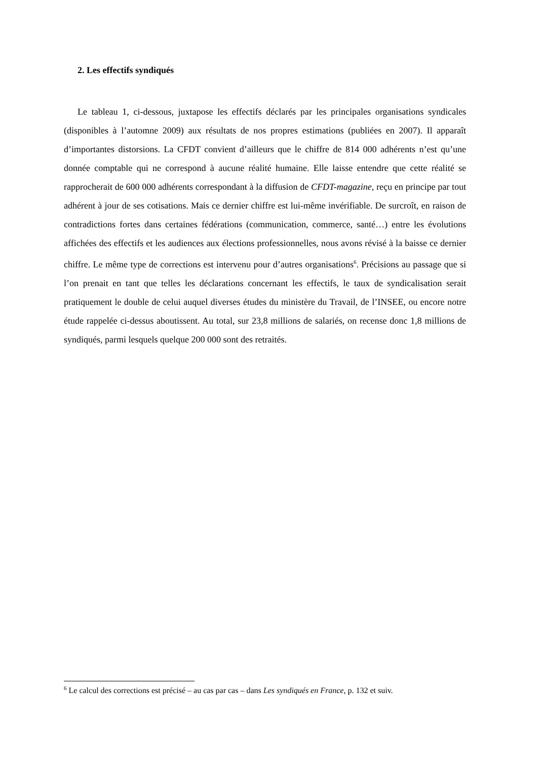2. Les effectifs syndiqués
Le tableau 1, ci-dessous, juxtapose les effectifs déclarés par les principales organisations syndicales (disponibles à l’automne 2009) aux résultats de nos propres estimations (publiées en 2007). Il apparaît d’importantes distorsions. La CFDT convient d’ailleurs que le chiffre de 814 000 adhérents n’est qu’une donnée comptable qui ne correspond à aucune réalité humaine. Elle laisse entendre que cette réalité se rapprocherait de 600 000 adhérents correspondant à la diffusion de CFDT-magazine, reçu en principe par tout adhérent à jour de ses cotisations. Mais ce dernier chiffre est lui-même invérifiable. De surcroît, en raison de contradictions fortes dans certaines fédérations (communication, commerce, santé…) entre les évolutions affichées des effectifs et les audiences aux élections professionnelles, nous avons révisé à la baisse ce dernier chiffre. Le même type de corrections est intervenu pour d’autres organisations<sup>6</sup>. Précisions au passage que si l’on prenait en tant que telles les déclarations concernant les effectifs, le taux de syndicalisation serait pratiquement le double de celui auquel diverses études du ministère du Travail, de l’INSEE, ou encore notre étude rappelée ci-dessus aboutissent. Au total, sur 23,8 millions de salariés, on recense donc 1,8 millions de syndiqués, parmi lesquels quelque 200 000 sont des retraités.
<sup>6</sup> Le calcul des corrections est précisé – au cas par cas – dans Les syndiqués en France, p. 132 et suiv.